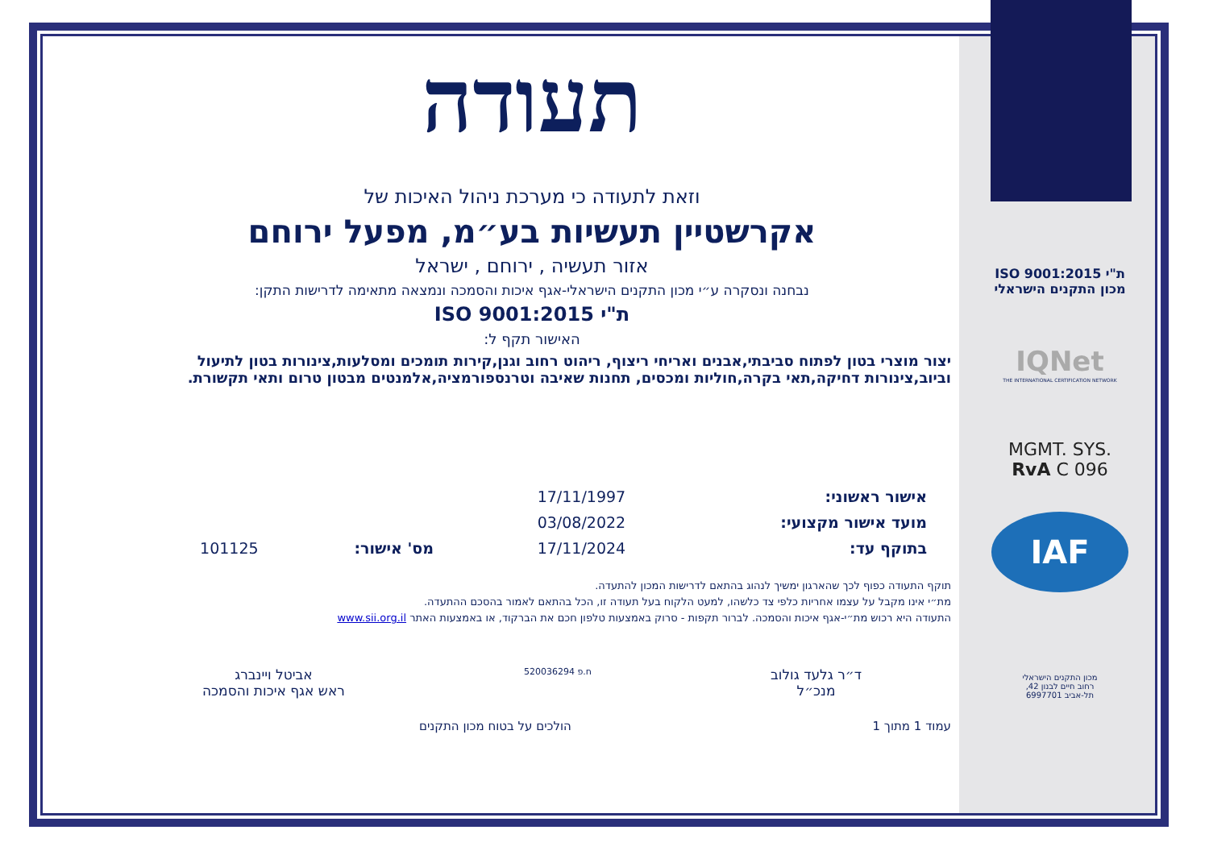תעודה
וזאת לתעודה כי מערכת ניהול האיכות של
אקרשטיין תעשיות בע״מ, מפעל ירוחם
אזור תעשיה , ירוחם , ישראל
נבחנה ונסקרה ע״י מכון התקנים הישראלי-אגף איכות והסמכה ונמצאה מתאימה לדרישות התקן:
ת"י ISO 9001:2015
האישור תקף ל:
יצור מוצרי בטון לפתוח סביבתי,אבנים ואריחי ריצוף, ריהוט רחוב וגנן,קירות תומכים ומסלעות,צינורות בטון לתיעול וביוב,צינורות דחיקה,תאי בקרה,חוליות ומכסים, תחנות שאיבה וטרנספורמציה,אלמנטים מבטון טרום ותאי תקשורת.
| אישור ראשוני: | 17/11/1997 | | |
| מועד אישור מקצועי: | 03/08/2022 | | |
| בתוקף עד: | 17/11/2024 | מס' אישור: | 101125 |
תוקף התעודה כפוף לכך שהארגון ימשיך לנהוג בהתאם לדרישות המכון להתעדה.
מת״י אינו מקבל על עצמו אחריות כלפי צד כלשהו, למעט הלקוח בעל תעודה זו, הכל בהתאם לאמור בהסכם ההתעדה.
התעודה היא רכוש מת״י-אגף איכות והסמכה. לברור תקפות - סרוק באמצעות טלפון חכם את הברקוד, או באמצעות האתר www.sii.org.il
ד״ר גלעד גולוב
מנכ״ל
ח.פ 520036294
אביטל ויינברג
ראש אגף איכות והסמכה
עמוד 1 מתוך 1 הולכים על בטוח מכון התקנים
ת"י ISO 9001:2015
מכון התקנים הישראלי
IQNet
THE INTERNATIONAL CERTIFICATION NETWORK
MGMT. SYS.
RvA C 096
IAF
מכון התקנים הישראלי
רחוב חיים לבנון 42,
תל-אביב 6997701